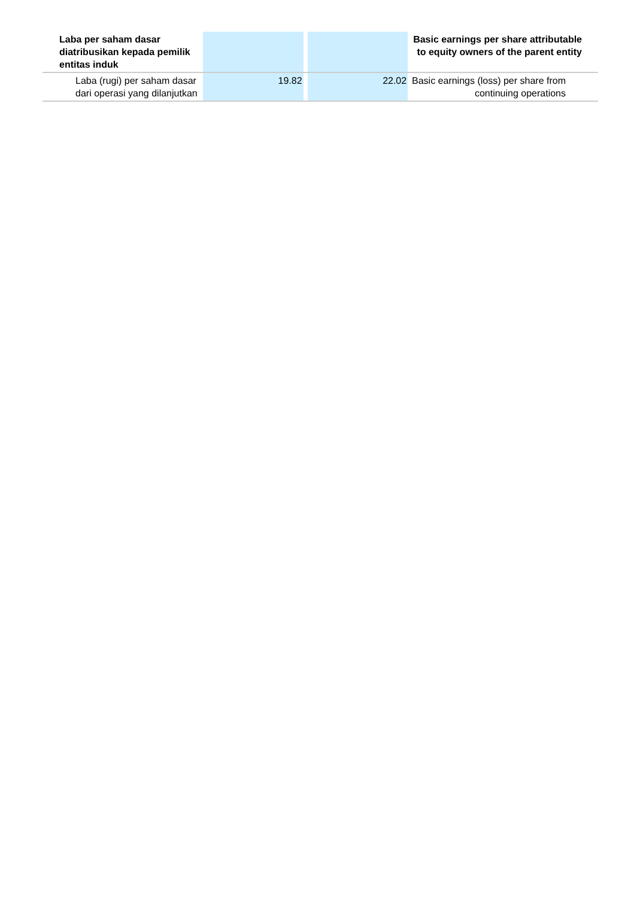| Laba per saham dasar diatribusikan kepada pemilik entitas induk | | | | Basic earnings per share attributable to equity owners of the parent entity |
| Laba (rugi) per saham dasar dari operasi yang dilanjutkan | 19.82 | | 22.02 | Basic earnings (loss) per share from continuing operations |